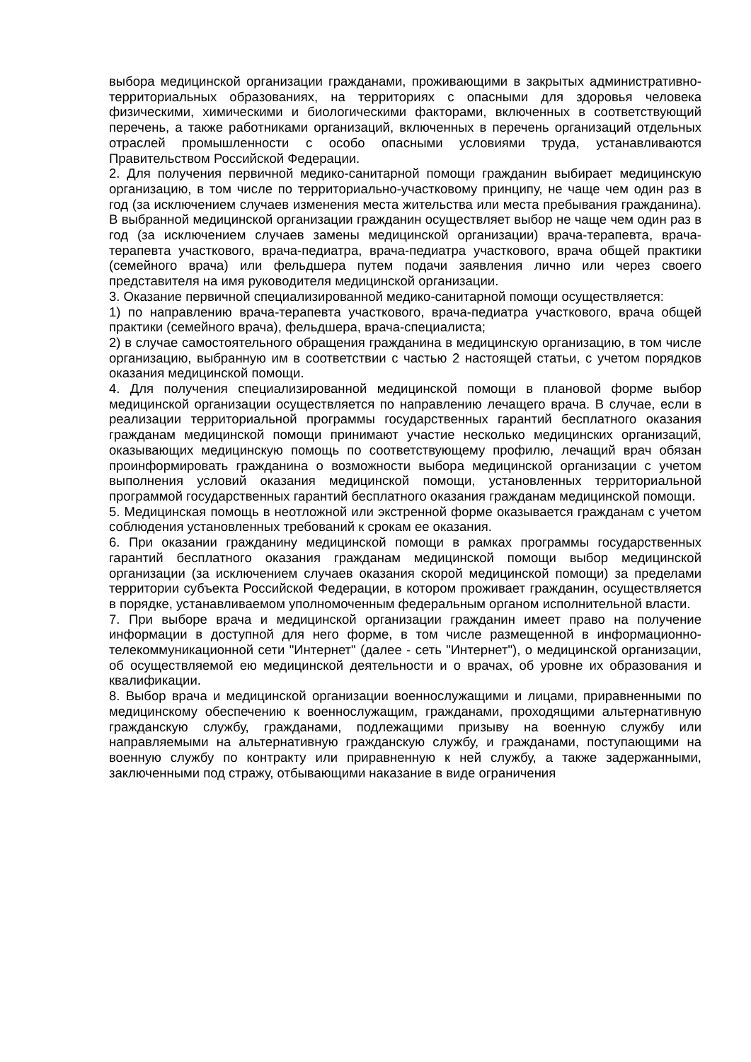выбора медицинской организации гражданами, проживающими в закрытых административно-территориальных образованиях, на территориях с опасными для здоровья человека физическими, химическими и биологическими факторами, включенных в соответствующий перечень, а также работниками организаций, включенных в перечень организаций отдельных отраслей промышленности с особо опасными условиями труда, устанавливаются Правительством Российской Федерации.
2. Для получения первичной медико-санитарной помощи гражданин выбирает медицинскую организацию, в том числе по территориально-участковому принципу, не чаще чем один раз в год (за исключением случаев изменения места жительства или места пребывания гражданина). В выбранной медицинской организации гражданин осуществляет выбор не чаще чем один раз в год (за исключением случаев замены медицинской организации) врача-терапевта, врача-терапевта участкового, врача-педиатра, врача-педиатра участкового, врача общей практики (семейного врача) или фельдшера путем подачи заявления лично или через своего представителя на имя руководителя медицинской организации.
3. Оказание первичной специализированной медико-санитарной помощи осуществляется:
1) по направлению врача-терапевта участкового, врача-педиатра участкового, врача общей практики (семейного врача), фельдшера, врача-специалиста;
2) в случае самостоятельного обращения гражданина в медицинскую организацию, в том числе организацию, выбранную им в соответствии с частью 2 настоящей статьи, с учетом порядков оказания медицинской помощи.
4. Для получения специализированной медицинской помощи в плановой форме выбор медицинской организации осуществляется по направлению лечащего врача. В случае, если в реализации территориальной программы государственных гарантий бесплатного оказания гражданам медицинской помощи принимают участие несколько медицинских организаций, оказывающих медицинскую помощь по соответствующему профилю, лечащий врач обязан проинформировать гражданина о возможности выбора медицинской организации с учетом выполнения условий оказания медицинской помощи, установленных территориальной программой государственных гарантий бесплатного оказания гражданам медицинской помощи.
5. Медицинская помощь в неотложной или экстренной форме оказывается гражданам с учетом соблюдения установленных требований к срокам ее оказания.
6. При оказании гражданину медицинской помощи в рамках программы государственных гарантий бесплатного оказания гражданам медицинской помощи выбор медицинской организации (за исключением случаев оказания скорой медицинской помощи) за пределами территории субъекта Российской Федерации, в котором проживает гражданин, осуществляется в порядке, устанавливаемом уполномоченным федеральным органом исполнительной власти.
7. При выборе врача и медицинской организации гражданин имеет право на получение информации в доступной для него форме, в том числе размещенной в информационно-телекоммуникационной сети "Интернет" (далее - сеть "Интернет"), о медицинской организации, об осуществляемой ею медицинской деятельности и о врачах, об уровне их образования и квалификации.
8. Выбор врача и медицинской организации военнослужащими и лицами, приравненными по медицинскому обеспечению к военнослужащим, гражданами, проходящими альтернативную гражданскую службу, гражданами, подлежащими призыву на военную службу или направляемыми на альтернативную гражданскую службу, и гражданами, поступающими на военную службу по контракту или приравненную к ней службу, а также задержанными, заключенными под стражу, отбывающими наказание в виде ограничения